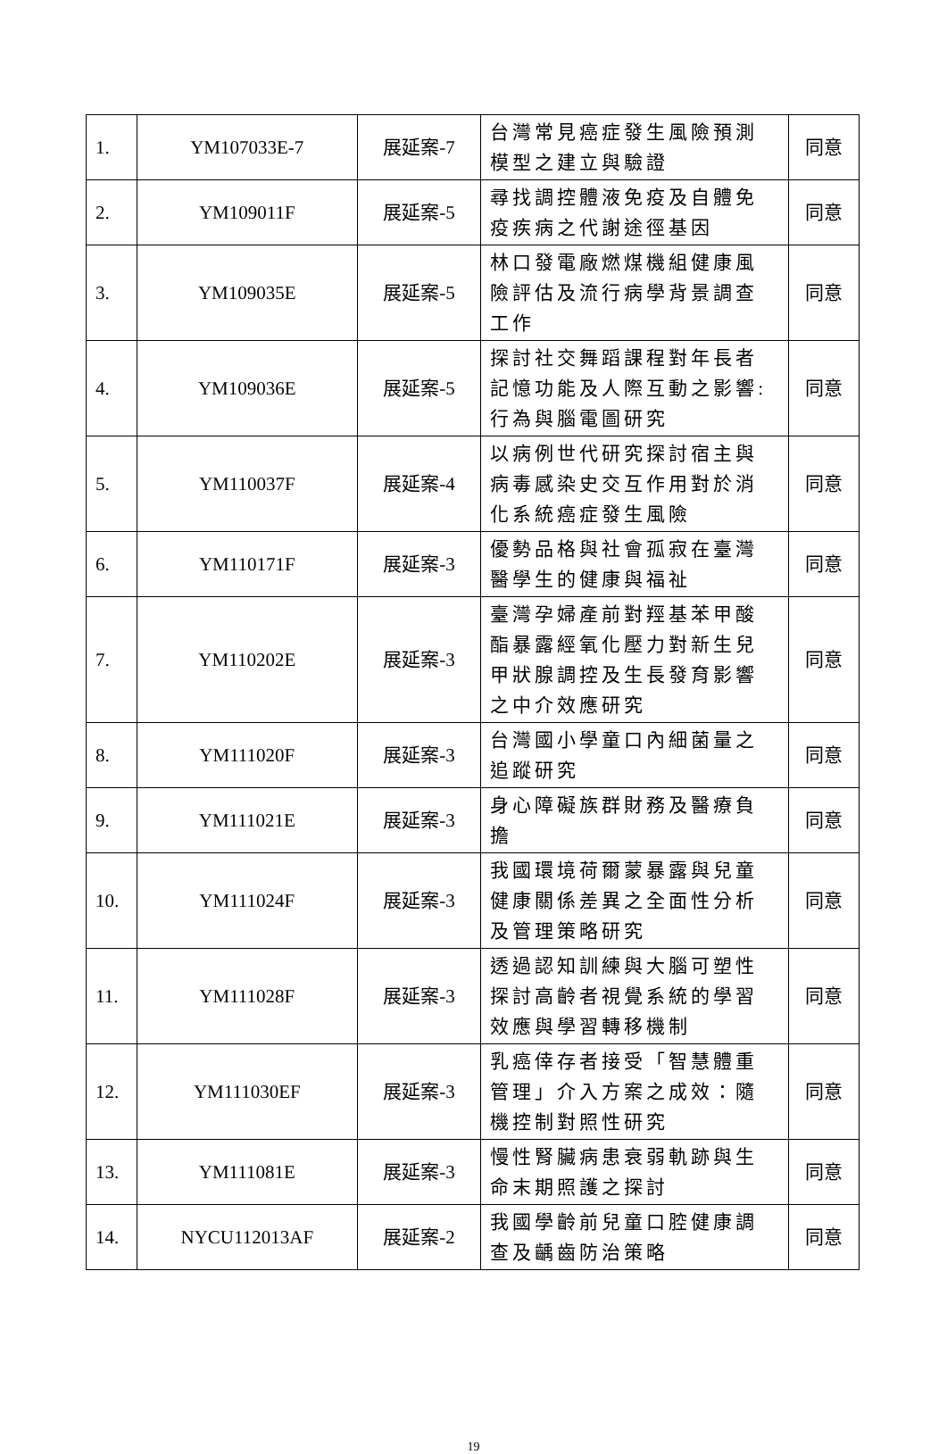| 1. | YM107033E-7 | 展延案-7 | 台灣常見癌症發生風險預測模型之建立與驗證 | 同意 |
| 2. | YM109011F | 展延案-5 | 尋找調控體液免疫及自體免疫疾病之代謝途徑基因 | 同意 |
| 3. | YM109035E | 展延案-5 | 林口發電廠燃煤機組健康風險評估及流行病學背景調查工作 | 同意 |
| 4. | YM109036E | 展延案-5 | 探討社交舞蹈課程對年長者記憶功能及人際互動之影響:行為與腦電圖研究 | 同意 |
| 5. | YM110037F | 展延案-4 | 以病例世代研究探討宿主與病毒感染史交互作用對於消化系統癌症發生風險 | 同意 |
| 6. | YM110171F | 展延案-3 | 優勢品格與社會孤寂在臺灣醫學生的健康與福祉 | 同意 |
| 7. | YM110202E | 展延案-3 | 臺灣孕婦產前對羥基苯甲酸酯暴露經氧化壓力對新生兒甲狀腺調控及生長發育影響之中介效應研究 | 同意 |
| 8. | YM111020F | 展延案-3 | 台灣國小學童口內細菌量之追蹤研究 | 同意 |
| 9. | YM111021E | 展延案-3 | 身心障礙族群財務及醫療負擔 | 同意 |
| 10. | YM111024F | 展延案-3 | 我國環境荷爾蒙暴露與兒童健康關係差異之全面性分析及管理策略研究 | 同意 |
| 11. | YM111028F | 展延案-3 | 透過認知訓練與大腦可塑性探討高齡者視覺系統的學習效應與學習轉移機制 | 同意 |
| 12. | YM111030EF | 展延案-3 | 乳癌倖存者接受「智慧體重管理」介入方案之成效：隨機控制對照性研究 | 同意 |
| 13. | YM111081E | 展延案-3 | 慢性腎臟病患衰弱軌跡與生命末期照護之探討 | 同意 |
| 14. | NYCU112013AF | 展延案-2 | 我國學齡前兒童口腔健康調查及齲齒防治策略 | 同意 |
19